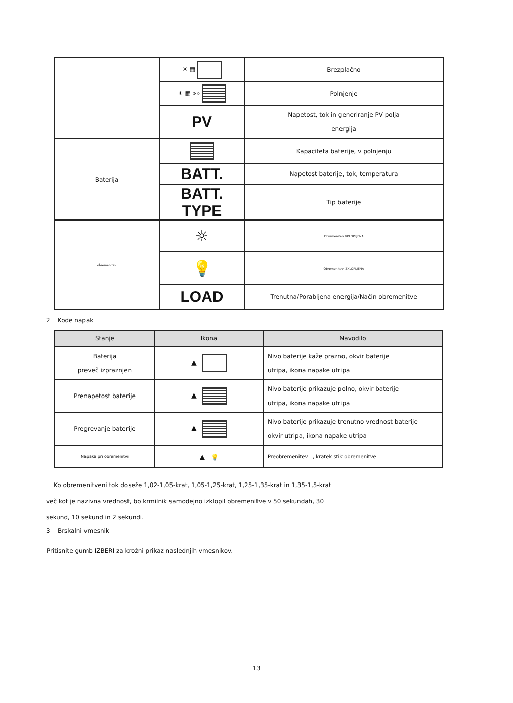| | ☀ ▦ | Brezplačno |
| | ☀ ▦ »» | Polnjenje |
| | PV | Napetost, tok in generiranje PV polja energija |
| Baterija | | Kapaciteta baterije, v polnjenju |
| | BATT. | Napetost baterije, tok, temperatura |
| | BATT. TYPE | Tip baterije |
| obremenitev | ☼ | Obremenitev VKLOPLJENA |
| | 💡 | Obremenitev IZKLOPLJENA |
| | LOAD | Trenutna/Porabljena energija/Način obremenitve |
2 Kode napak
| Stanje | Ikona | Navodilo |
| --- | --- | --- |
| Baterija preveč izpraznjen | ▲ | Nivo baterije kaže prazno, okvir baterije utripa, ikona napake utripa |
| Prenapetost baterije | ▲ | Nivo baterije prikazuje polno, okvir baterije utripa, ikona napake utripa |
| Pregrevanje baterije | ▲ | Nivo baterije prikazuje trenutno vrednost baterije okvir utripa, ikona napake utripa |
| Napaka pri obremenitvi | ▲ 💡 | Preobremenitev , kratek stik obremenitve |
Ko obremenitveni tok doseže 1,02-1,05-krat, 1,05-1,25-krat, 1,25-1,35-krat in 1,35-1,5-krat
več kot je nazivna vrednost, bo krmilnik samodejno izklopil obremenitve v 50 sekundah, 30
sekund, 10 sekund in 2 sekundi.
3 Brskalni vmesnik
Pritisnite gumb IZBERI za krožni prikaz naslednjih vmesnikov.
13